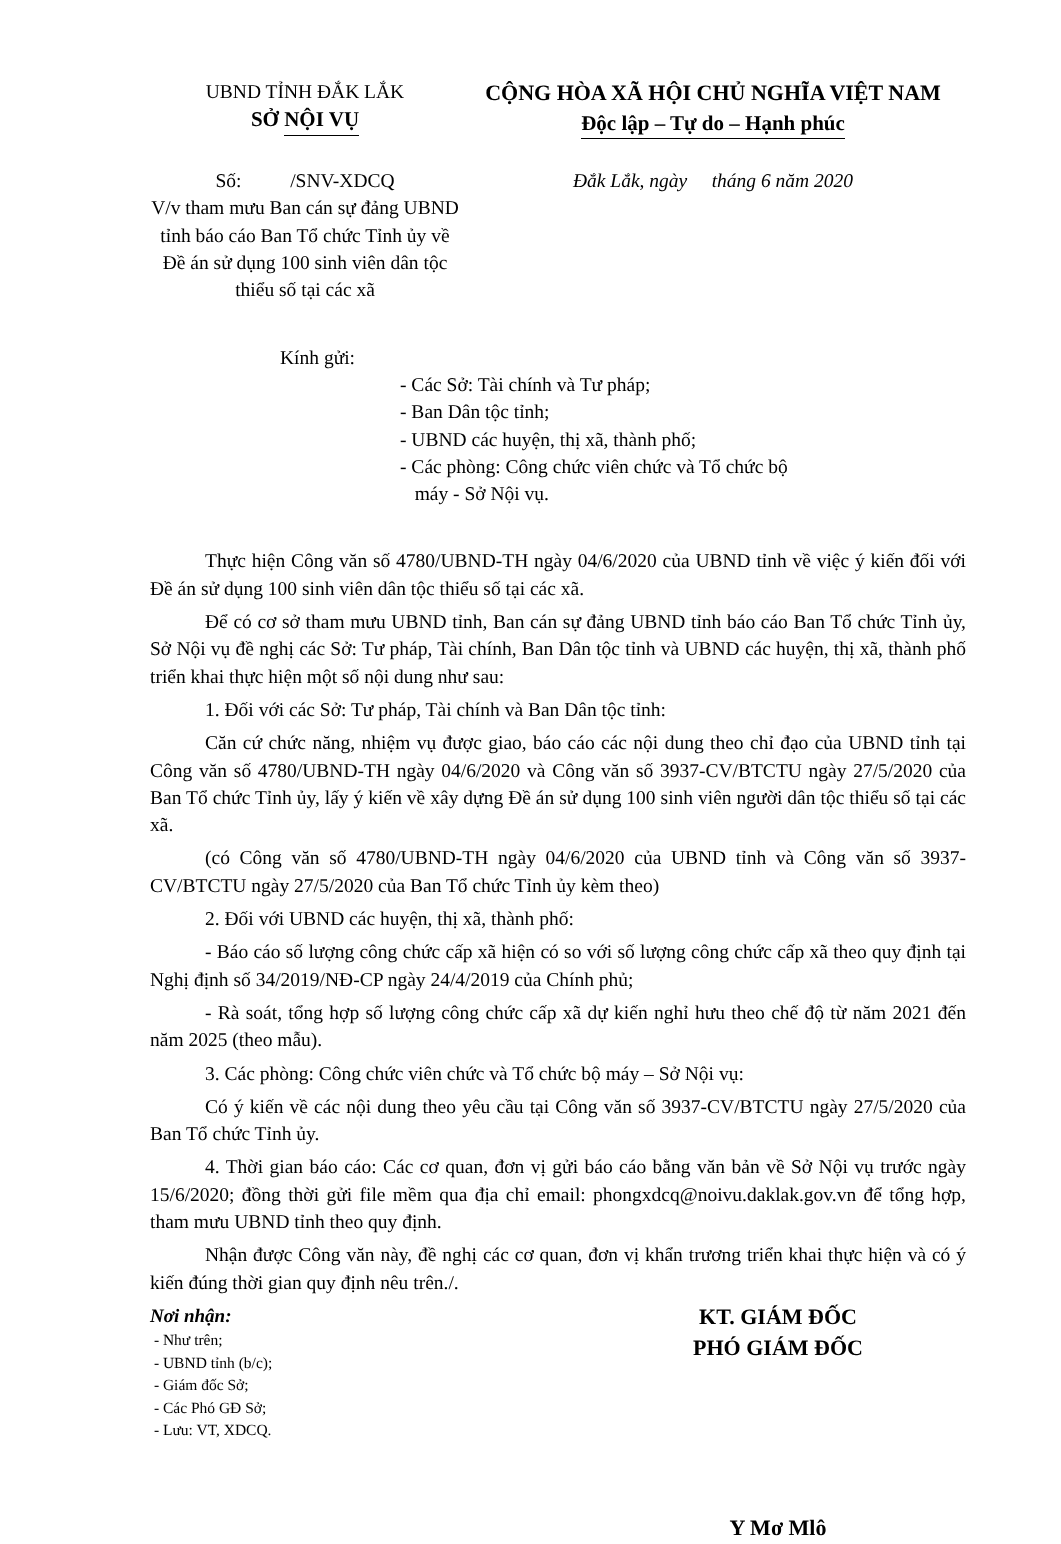UBND TỈNH ĐẮK LẮK
SỞ NỘI VỤ
CỘNG HÒA XÃ HỘI CHỦ NGHĨA VIỆT NAM
Độc lập – Tự do – Hạnh phúc
Số: /SNV-XDCQ
V/v tham mưu Ban cán sự đảng UBND tỉnh báo cáo Ban Tổ chức Tỉnh ủy về Đề án sử dụng 100 sinh viên dân tộc thiểu số tại các xã
Đắk Lắk, ngày tháng 6 năm 2020
Kính gửi:
- Các Sở: Tài chính và Tư pháp;
- Ban Dân tộc tỉnh;
- UBND các huyện, thị xã, thành phố;
- Các phòng: Công chức viên chức và Tổ chức bộ
máy - Sở Nội vụ.
Thực hiện Công văn số 4780/UBND-TH ngày 04/6/2020 của UBND tỉnh về việc ý kiến đối với Đề án sử dụng 100 sinh viên dân tộc thiểu số tại các xã.
Để có cơ sở tham mưu UBND tỉnh, Ban cán sự đảng UBND tỉnh báo cáo Ban Tổ chức Tỉnh ủy, Sở Nội vụ đề nghị các Sở: Tư pháp, Tài chính, Ban Dân tộc tỉnh và UBND các huyện, thị xã, thành phố triển khai thực hiện một số nội dung như sau:
1. Đối với các Sở: Tư pháp, Tài chính và Ban Dân tộc tỉnh:
Căn cứ chức năng, nhiệm vụ được giao, báo cáo các nội dung theo chỉ đạo của UBND tỉnh tại Công văn số 4780/UBND-TH ngày 04/6/2020 và Công văn số 3937-CV/BTCTU ngày 27/5/2020 của Ban Tổ chức Tỉnh ủy, lấy ý kiến về xây dựng Đề án sử dụng 100 sinh viên người dân tộc thiểu số tại các xã.
(có Công văn số 4780/UBND-TH ngày 04/6/2020 của UBND tỉnh và Công văn số 3937-CV/BTCTU ngày 27/5/2020 của Ban Tổ chức Tỉnh ủy kèm theo)
2. Đối với UBND các huyện, thị xã, thành phố:
- Báo cáo số lượng công chức cấp xã hiện có so với số lượng công chức cấp xã theo quy định tại Nghị định số 34/2019/NĐ-CP ngày 24/4/2019 của Chính phủ;
- Rà soát, tổng hợp số lượng công chức cấp xã dự kiến nghỉ hưu theo chế độ từ năm 2021 đến năm 2025 (theo mẫu).
3. Các phòng: Công chức viên chức và Tổ chức bộ máy – Sở Nội vụ:
Có ý kiến về các nội dung theo yêu cầu tại Công văn số 3937-CV/BTCTU ngày 27/5/2020 của Ban Tổ chức Tỉnh ủy.
4. Thời gian báo cáo: Các cơ quan, đơn vị gửi báo cáo bằng văn bản về Sở Nội vụ trước ngày 15/6/2020; đồng thời gửi file mềm qua địa chỉ email: phongxdcq@noivu.daklak.gov.vn để tổng hợp, tham mưu UBND tỉnh theo quy định.
Nhận được Công văn này, đề nghị các cơ quan, đơn vị khẩn trương triển khai thực hiện và có ý kiến đúng thời gian quy định nêu trên./.
Nơi nhận:
- Như trên;
- UBND tỉnh (b/c);
- Giám đốc Sở;
- Các Phó GĐ Sở;
- Lưu: VT, XDCQ.
KT. GIÁM ĐỐC
PHÓ GIÁM ĐỐC
Y Mơ Mlô